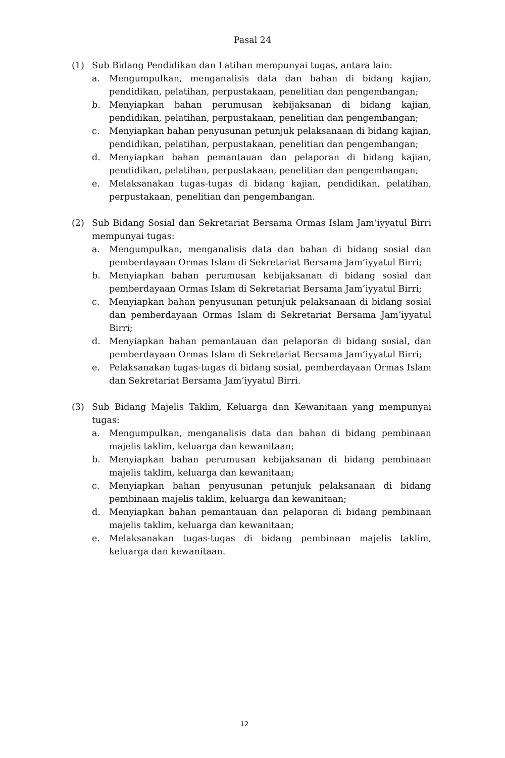Pasal 24
(1) Sub Bidang Pendidikan dan Latihan mempunyai tugas, antara lain:
a. Mengumpulkan, menganalisis data dan bahan di bidang kajian, pendidikan, pelatihan, perpustakaan, penelitian dan pengembangan;
b. Menyiapkan bahan perumusan kebijaksanan di bidang kajian, pendidikan, pelatihan, perpustakaan, penelitian dan pengembangan;
c. Menyiapkan bahan penyusunan petunjuk pelaksanaan di bidang kajian, pendidikan, pelatihan, perpustakaan, penelitian dan pengembangan;
d. Menyiapkan bahan pemantauan dan pelaporan di bidang kajian, pendidikan, pelatihan, perpustakaan, penelitian dan pengembangan;
e. Melaksanakan tugas-tugas di bidang kajian, pendidikan, pelatihan, perpustakaan, penelitian dan pengembangan.
(2) Sub Bidang Sosial dan Sekretariat Bersama Ormas Islam Jam’iyyatul Birri mempunyai tugas:
a. Mengumpulkan, menganalisis data dan bahan di bidang sosial dan pemberdayaan Ormas Islam di Sekretariat Bersama Jam’iyyatul Birri;
b. Menyiapkan bahan perumusan kebijaksanan di bidang sosial dan pemberdayaan Ormas Islam di Sekretariat Bersama Jam’iyyatul Birri;
c. Menyiapkan bahan penyusunan petunjuk pelaksanaan di bidang sosial dan pemberdayaan Ormas Islam di Sekretariat Bersama Jam’iyyatul Birri;
d. Menyiapkan bahan pemantauan dan pelaporan di bidang sosial, dan pemberdayaan Ormas Islam di Sekretariat Bersama Jam’iyyatul Birri;
e. Pelaksanakan tugas-tugas di bidang sosial, pemberdayaan Ormas Islam dan Sekretariat Bersama Jam’iyyatul Birri.
(3) Sub Bidang Majelis Taklim, Keluarga dan Kewanitaan yang mempunyai tugas:
a. Mengumpulkan, menganalisis data dan bahan di bidang pembinaan majelis taklim, keluarga dan kewanitaan;
b. Menyiapkan bahan perumusan kebijaksanan di bidang pembinaan majelis taklim, keluarga dan kewanitaan;
c. Menyiapkan bahan penyusunan petunjuk pelaksanaan di bidang pembinaan majelis taklim, keluarga dan kewanitaan;
d. Menyiapkan bahan pemantauan dan pelaporan di bidang pembinaan majelis taklim, keluarga dan kewanitaan;
e. Melaksanakan tugas-tugas di bidang pembinaan majelis taklim, keluarga dan kewanitaan.
12